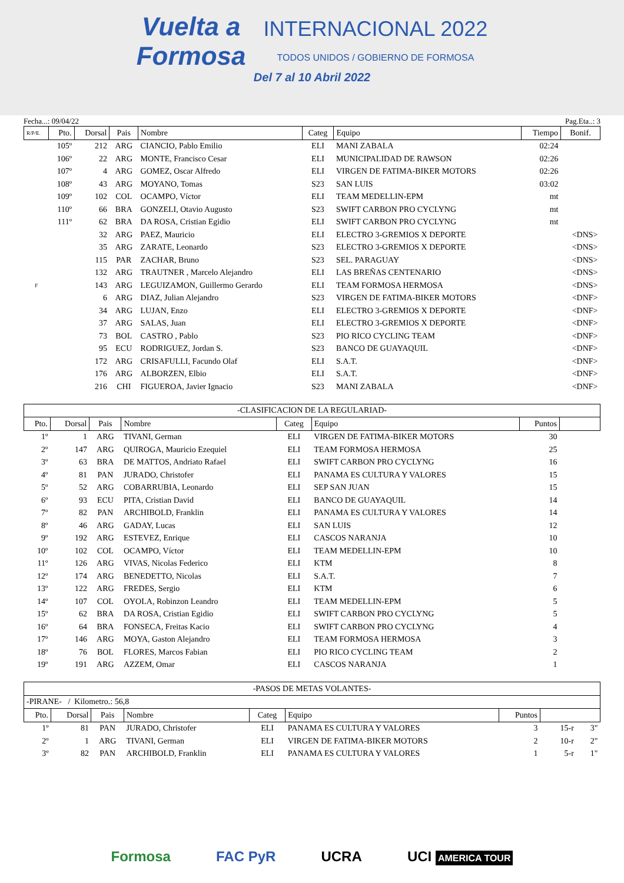Vuelta a
Formosa INTERNACIONAL 2022
TODOS UNIDOS / GOBIERNO DE FORMOSA
Del 7 al 10 Abril 2022
Fecha...: 09/04/22 Pag.Eta..: 3
| R/P/E. | Pto. | Dorsal | Pais | Nombre | Categ | Equipo | Tiempo | Bonif. |
| --- | --- | --- | --- | --- | --- | --- | --- | --- |
| | 105º | 212 | ARG | CIANCIO, Pablo Emilio | ELI | MANI ZABALA | 02:24 | |
| | 106º | 22 | ARG | MONTE, Francisco Cesar | ELI | MUNICIPALIDAD DE RAWSON | 02:26 | |
| | 107º | 4 | ARG | GOMEZ, Oscar Alfredo | ELI | VIRGEN DE FATIMA-BIKER MOTORS | 02:26 | |
| | 108º | 43 | ARG | MOYANO, Tomas | S23 | SAN LUIS | 03:02 | |
| | 109º | 102 | COL | OCAMPO, Víctor | ELI | TEAM MEDELLIN-EPM | mt | |
| | 110º | 66 | BRA | GONZELI, Otavio Augusto | S23 | SWIFT CARBON PRO CYCLYNG | mt | |
| | 111º | 62 | BRA | DA ROSA, Cristian Egidio | ELI | SWIFT CARBON PRO CYCLYNG | mt | |
| | | 32 | ARG | PAEZ, Mauricio | ELI | ELECTRO 3-GREMIOS X DEPORTE | | <DNS> |
| | | 35 | ARG | ZARATE, Leonardo | S23 | ELECTRO 3-GREMIOS X DEPORTE | | <DNS> |
| | | 115 | PAR | ZACHAR, Bruno | S23 | SEL. PARAGUAY | | <DNS> |
| | | 132 | ARG | TRAUTNER , Marcelo Alejandro | ELI | LAS BREÑAS CENTENARIO | | <DNS> |
| F | | 143 | ARG | LEGUIZAMON, Guillermo Gerardo | ELI | TEAM FORMOSA HERMOSA | | <DNS> |
| | | 6 | ARG | DIAZ, Julian Alejandro | S23 | VIRGEN DE FATIMA-BIKER MOTORS | | <DNF> |
| | | 34 | ARG | LUJAN, Enzo | ELI | ELECTRO 3-GREMIOS X DEPORTE | | <DNF> |
| | | 37 | ARG | SALAS, Juan | ELI | ELECTRO 3-GREMIOS X DEPORTE | | <DNF> |
| | | 73 | BOL | CASTRO , Pablo | S23 | PIO RICO CYCLING TEAM | | <DNF> |
| | | 95 | ECU | RODRIGUEZ, Jordan S. | S23 | BANCO DE GUAYAQUIL | | <DNF> |
| | | 172 | ARG | CRISAFULLI, Facundo Olaf | ELI | S.A.T. | | <DNF> |
| | | 176 | ARG | ALBORZEN, Elbio | ELI | S.A.T. | | <DNF> |
| | | 216 | CHI | FIGUEROA, Javier Ignacio | S23 | MANI ZABALA | | <DNF> |
| -CLASIFICACION DE LA REGULARIAD- | | | | | | | |
| Pto. | Dorsal | Pais | Nombre | Categ | Equipo | Puntos | |
| 1º | 1 | ARG | TIVANI, German | ELI | VIRGEN DE FATIMA-BIKER MOTORS | 30 | |
| 2º | 147 | ARG | QUIROGA, Mauricio Ezequiel | ELI | TEAM FORMOSA HERMOSA | 25 | |
| 3º | 63 | BRA | DE MATTOS, Andriato Rafael | ELI | SWIFT CARBON PRO CYCLYNG | 16 | |
| 4º | 81 | PAN | JURADO, Christofer | ELI | PANAMA ES CULTURA Y VALORES | 15 | |
| 5º | 52 | ARG | COBARRUBIA, Leonardo | ELI | SEP SAN JUAN | 15 | |
| 6º | 93 | ECU | PITA, Cristian David | ELI | BANCO DE GUAYAQUIL | 14 | |
| 7º | 82 | PAN | ARCHIBOLD, Franklin | ELI | PANAMA ES CULTURA Y VALORES | 14 | |
| 8º | 46 | ARG | GADAY, Lucas | ELI | SAN LUIS | 12 | |
| 9º | 192 | ARG | ESTEVEZ, Enrique | ELI | CASCOS NARANJA | 10 | |
| 10º | 102 | COL | OCAMPO, Víctor | ELI | TEAM MEDELLIN-EPM | 10 | |
| 11º | 126 | ARG | VIVAS, Nicolas Federico | ELI | KTM | 8 | |
| 12º | 174 | ARG | BENEDETTO, Nicolas | ELI | S.A.T. | 7 | |
| 13º | 122 | ARG | FREDES, Sergio | ELI | KTM | 6 | |
| 14º | 107 | COL | OYOLA, Robinzon Leandro | ELI | TEAM MEDELLIN-EPM | 5 | |
| 15º | 62 | BRA | DA ROSA, Cristian Egidio | ELI | SWIFT CARBON PRO CYCLYNG | 5 | |
| 16º | 64 | BRA | FONSECA, Freitas Kacio | ELI | SWIFT CARBON PRO CYCLYNG | 4 | |
| 17º | 146 | ARG | MOYA, Gaston Alejandro | ELI | TEAM FORMOSA HERMOSA | 3 | |
| 18º | 76 | BOL | FLORES, Marcos Fabian | ELI | PIO RICO CYCLING TEAM | 2 | |
| 19º | 191 | ARG | AZZEM, Omar | ELI | CASCOS NARANJA | 1 | |
| -PASOS DE METAS VOLANTES- | | | | | | | | |
| -PIRANE- / Kilometro.: 56,8 | | | | | | | | |
| Pto. | Dorsal | Pais | Nombre | Categ | Equipo | Puntos | | |
| 1º | 81 | PAN | JURADO, Christofer | ELI | PANAMA ES CULTURA Y VALORES | 3 | 15-r | 3" |
| 2º | 1 | ARG | TIVANI, German | ELI | VIRGEN DE FATIMA-BIKER MOTORS | 2 | 10-r | 2" |
| 3º | 82 | PAN | ARCHIBOLD, Franklin | ELI | PANAMA ES CULTURA Y VALORES | 1 | 5-r | 1" |
Formosa FAC PyR UCRA UCI AMERICA TOUR